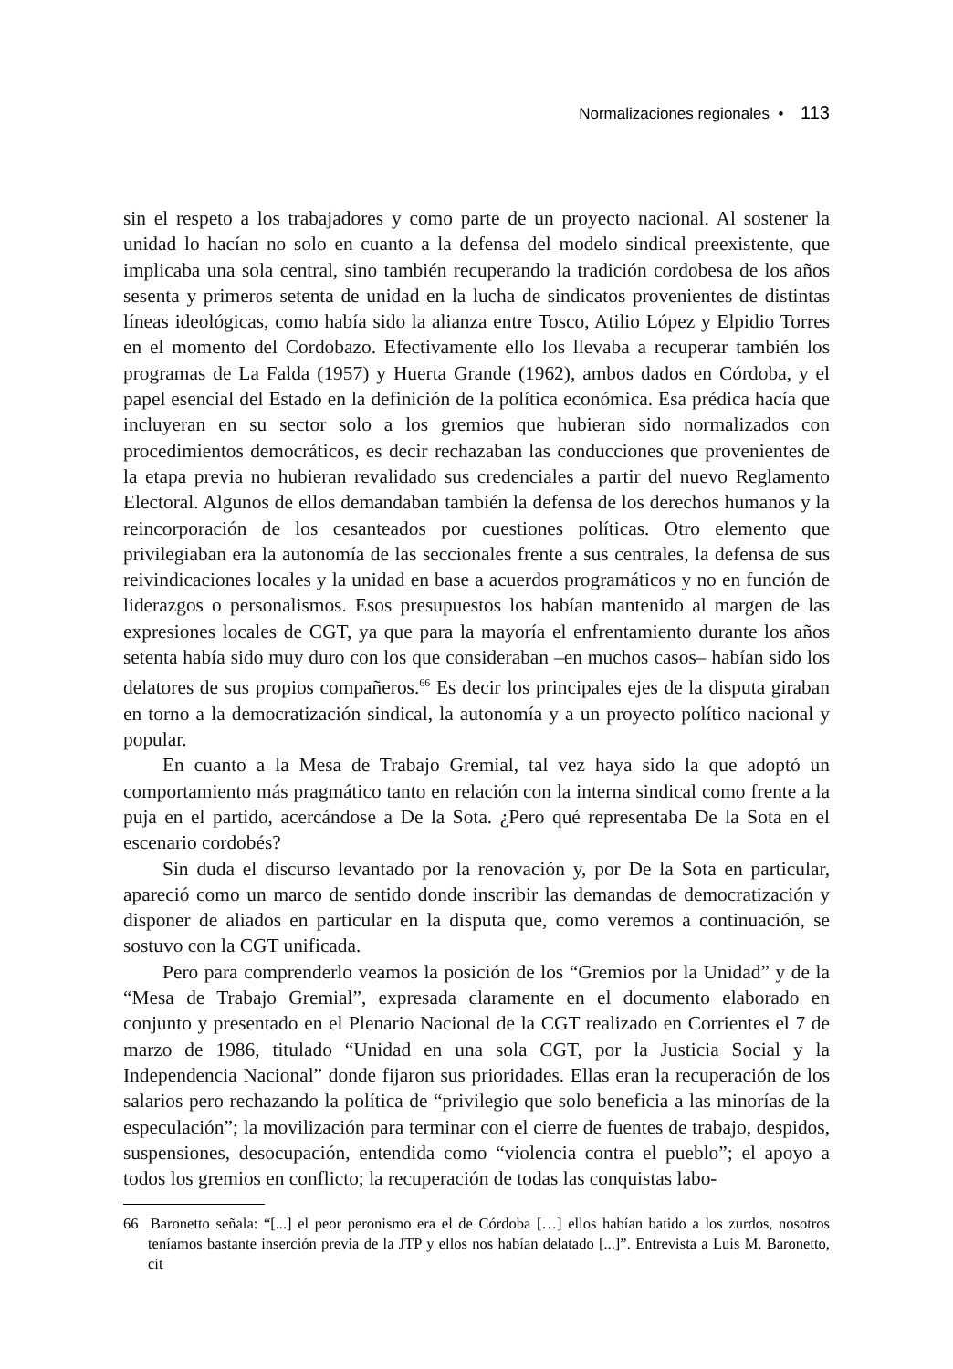Normalizaciones regionales • 113
sin el respeto a los trabajadores y como parte de un proyecto nacional. Al sostener la unidad lo hacían no solo en cuanto a la defensa del modelo sindical preexistente, que implicaba una sola central, sino también recuperando la tradición cordobesa de los años sesenta y primeros setenta de unidad en la lucha de sindicatos provenientes de distintas líneas ideológicas, como había sido la alianza entre Tosco, Atilio López y Elpidio Torres en el momento del Cordobazo. Efectivamente ello los llevaba a recuperar también los programas de La Falda (1957) y Huerta Grande (1962), ambos dados en Córdoba, y el papel esencial del Estado en la definición de la política económica. Esa prédica hacía que incluyeran en su sector solo a los gremios que hubieran sido normalizados con procedimientos democráticos, es decir rechazaban las conducciones que provenientes de la etapa previa no hubieran revalidado sus credenciales a partir del nuevo Reglamento Electoral. Algunos de ellos demandaban también la defensa de los derechos humanos y la reincorporación de los cesanteados por cuestiones políticas. Otro elemento que privilegiaban era la autonomía de las seccionales frente a sus centrales, la defensa de sus reivindicaciones locales y la unidad en base a acuerdos programáticos y no en función de liderazgos o personalismos. Esos presupuestos los habían mantenido al margen de las expresiones locales de CGT, ya que para la mayoría el enfrentamiento durante los años setenta había sido muy duro con los que consideraban –en muchos casos– habían sido los delatores de sus propios compañeros.<sup>66</sup> Es decir los principales ejes de la disputa giraban en torno a la democratización sindical, la autonomía y a un proyecto político nacional y popular.
En cuanto a la Mesa de Trabajo Gremial, tal vez haya sido la que adoptó un comportamiento más pragmático tanto en relación con la interna sindical como frente a la puja en el partido, acercándose a De la Sota. ¿Pero qué representaba De la Sota en el escenario cordobés?
Sin duda el discurso levantado por la renovación y, por De la Sota en particular, apareció como un marco de sentido donde inscribir las demandas de democratización y disponer de aliados en particular en la disputa que, como veremos a continuación, se sostuvo con la CGT unificada.
Pero para comprenderlo veamos la posición de los “Gremios por la Unidad” y de la “Mesa de Trabajo Gremial”, expresada claramente en el documento elaborado en conjunto y presentado en el Plenario Nacional de la CGT realizado en Corrientes el 7 de marzo de 1986, titulado “Unidad en una sola CGT, por la Justicia Social y la Independencia Nacional” donde fijaron sus prioridades. Ellas eran la recuperación de los salarios pero rechazando la política de “privilegio que solo beneficia a las minorías de la especulación”; la movilización para terminar con el cierre de fuentes de trabajo, despidos, suspensiones, desocupación, entendida como “violencia contra el pueblo”; el apoyo a todos los gremios en conflicto; la recuperación de todas las conquistas labo-
66 Baronetto señala: “[...] el peor peronismo era el de Córdoba […] ellos habían batido a los zurdos, nosotros teníamos bastante inserción previa de la JTP y ellos nos habían delatado [...]”. Entrevista a Luis M. Baronetto, cit